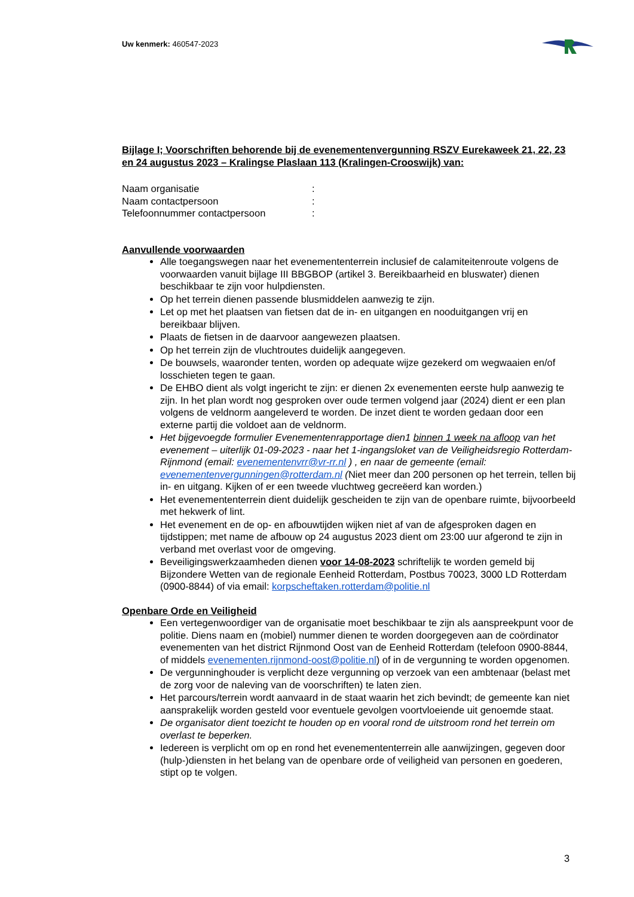Uw kenmerk: 460547-2023
Bijlage I; Voorschriften behorende bij de evenementenvergunning RSZV Eurekaweek 21, 22, 23 en 24 augustus 2023 – Kralingse Plaslaan 113 (Kralingen-Crooswijk) van:
Naam organisatie:
Naam contactpersoon:
Telefoonnummer contactpersoon:
Aanvullende voorwaarden
Alle toegangswegen naar het evenemententerrein inclusief de calamiteitenroute volgens de voorwaarden vanuit bijlage III BBGBOP (artikel 3. Bereikbaarheid en bluswater) dienen beschikbaar te zijn voor hulpdiensten.
Op het terrein dienen passende blusmiddelen aanwezig te zijn.
Let op met het plaatsen van fietsen dat de in- en uitgangen en nooduitgangen vrij en bereikbaar blijven.
Plaats de fietsen in de daarvoor aangewezen plaatsen.
Op het terrein zijn de vluchtroutes duidelijk aangegeven.
De bouwsels, waaronder tenten, worden op adequate wijze gezekerd om wegwaaien en/of losschieten tegen te gaan.
De EHBO dient als volgt ingericht te zijn: er dienen 2x evenementen eerste hulp aanwezig te zijn. In het plan wordt nog gesproken over oude termen volgend jaar (2024) dient er een plan volgens de veldnorm aangeleverd te worden. De inzet dient te worden gedaan door een externe partij die voldoet aan de veldnorm.
Het bijgevoegde formulier Evenementenrapportage dien1 binnen 1 week na afloop van het evenement – uiterlijk 01-09-2023 - naar het 1-ingangsloket van de Veiligheidsregio Rotterdam-Rijnmond (email: evenementenvrr@vr-rr.nl ) , en naar de gemeente (email: evenementenvergunningen@rotterdam.nl (Niet meer dan 200 personen op het terrein, tellen bij in- en uitgang. Kijken of er een tweede vluchtweg gecreëerd kan worden.)
Het evenemententerrein dient duidelijk gescheiden te zijn van de openbare ruimte, bijvoorbeeld met hekwerk of lint.
Het evenement en de op- en afbouwtijden wijken niet af van de afgesproken dagen en tijdstippen; met name de afbouw op 24 augustus 2023 dient om 23:00 uur afgerond te zijn in verband met overlast voor de omgeving.
Beveiligingswerkzaamheden dienen voor 14-08-2023 schriftelijk te worden gemeld bij Bijzondere Wetten van de regionale Eenheid Rotterdam, Postbus 70023, 3000 LD Rotterdam (0900-8844) of via email: korpscheftaken.rotterdam@politie.nl
Openbare Orde en Veiligheid
Een vertegenwoordiger van de organisatie moet beschikbaar te zijn als aanspreekpunt voor de politie. Diens naam en (mobiel) nummer dienen te worden doorgegeven aan de coördinator evenementen van het district Rijnmond Oost van de Eenheid Rotterdam (telefoon 0900-8844, of middels evenementen.rijnmond-oost@politie.nl) of in de vergunning te worden opgenomen.
De vergunninghouder is verplicht deze vergunning op verzoek van een ambtenaar (belast met de zorg voor de naleving van de voorschriften) te laten zien.
Het parcours/terrein wordt aanvaard in de staat waarin het zich bevindt; de gemeente kan niet aansprakelijk worden gesteld voor eventuele gevolgen voortvloeiende uit genoemde staat.
De organisator dient toezicht te houden op en vooral rond de uitstroom rond het terrein om overlast te beperken.
Iedereen is verplicht om op en rond het evenemententerrein alle aanwijzingen, gegeven door (hulp-)diensten in het belang van de openbare orde of veiligheid van personen en goederen, stipt op te volgen.
3